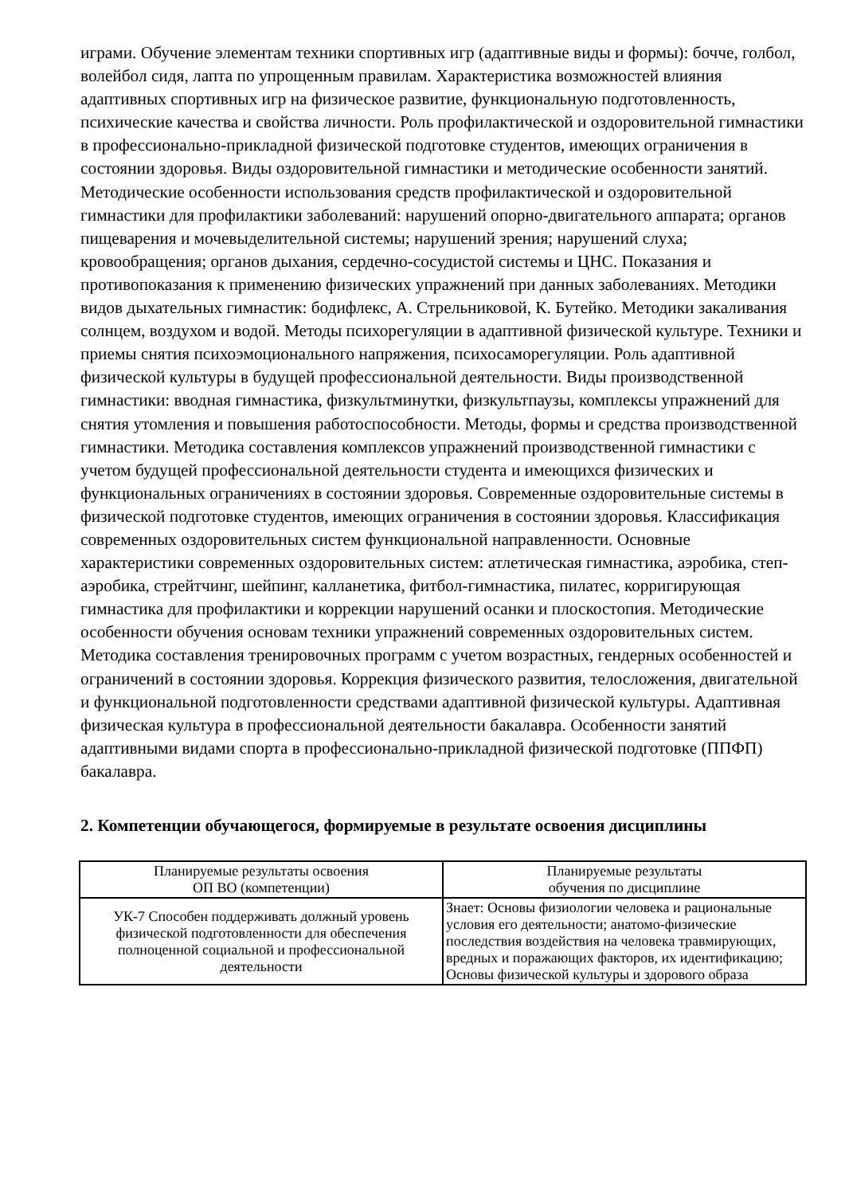играми. Обучение элементам техники спортивных игр (адаптивные виды и формы): бочче, голбол, волейбол сидя, лапта по упрощенным правилам. Характеристика возможностей влияния адаптивных спортивных игр на физическое развитие, функциональную подготовленность, психические качества и свойства личности. Роль профилактической и оздоровительной гимнастики в профессионально-прикладной физической подготовке студентов, имеющих ограничения в состоянии здоровья. Виды оздоровительной гимнастики и методические особенности занятий. Методические особенности использования средств профилактической и оздоровительной гимнастики для профилактики заболеваний: нарушений опорно-двигательного аппарата; органов пищеварения и мочевыделительной системы; нарушений зрения; нарушений слуха; кровообращения; органов дыхания, сердечно-сосудистой системы и ЦНС. Показания и противопоказания к применению физических упражнений при данных заболеваниях. Методики видов дыхательных гимнастик: бодифлекс, А. Стрельниковой, К. Бутейко. Методики закаливания солнцем, воздухом и водой. Методы психорегуляции в адаптивной физической культуре. Техники и приемы снятия психоэмоционального напряжения, психосаморегуляции. Роль адаптивной физической культуры в будущей профессиональной деятельности. Виды производственной гимнастики: вводная гимнастика, физкультминутки, физкультпаузы, комплексы упражнений для снятия утомления и повышения работоспособности. Методы, формы и средства производственной гимнастики. Методика составления комплексов упражнений производственной гимнастики с учетом будущей профессиональной деятельности студента и имеющихся физических и функциональных ограничениях в состоянии здоровья. Современные оздоровительные системы в физической подготовке студентов, имеющих ограничения в состоянии здоровья. Классификация современных оздоровительных систем функциональной направленности. Основные характеристики современных оздоровительных систем: атлетическая гимнастика, аэробика, степ-аэробика, стрейтчинг, шейпинг, калланетика, фитбол-гимнастика, пилатес, корригирующая гимнастика для профилактики и коррекции нарушений осанки и плоскостопия. Методические особенности обучения основам техники упражнений современных оздоровительных систем. Методика составления тренировочных программ с учетом возрастных, гендерных особенностей и ограничений в состоянии здоровья. Коррекция физического развития, телосложения, двигательной и функциональной подготовленности средствами адаптивной физической культуры. Адаптивная физическая культура в профессиональной деятельности бакалавра. Особенности занятий адаптивными видами спорта в профессионально-прикладной физической подготовке (ППФП) бакалавра.
2. Компетенции обучающегося, формируемые в результате освоения дисциплины
| Планируемые результаты освоения ОП ВО (компетенции) | Планируемые результаты обучения по дисциплине |
| --- | --- |
| УК-7 Способен поддерживать должный уровень физической подготовленности для обеспечения полноценной социальной и профессиональной деятельности | Знает: Основы физиологии человека и рациональные условия его деятельности; анатомо-физические последствия воздействия на человека травмирующих, вредных и поражающих факторов, их идентификацию; Основы физической культуры и здорового образа |